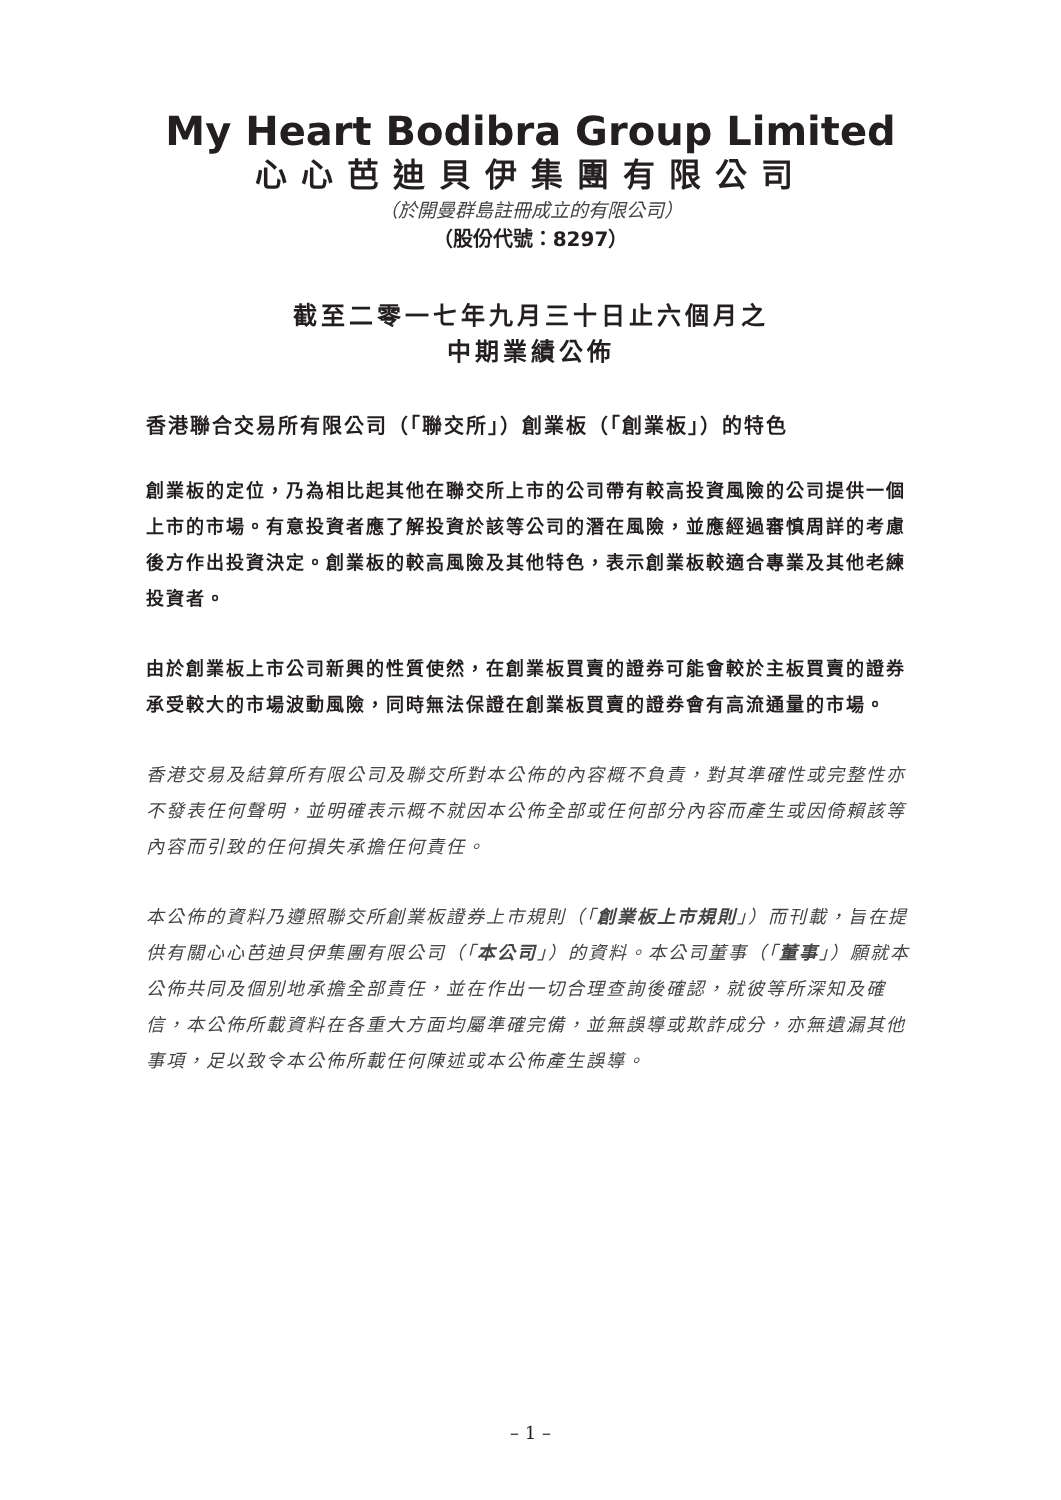My Heart Bodibra Group Limited
心心芭迪貝伊集團有限公司
（於開曼群島註冊成立的有限公司）
（股份代號：8297）
截至二零一七年九月三十日止六個月之
中期業績公佈
香港聯合交易所有限公司（「聯交所」）創業板（「創業板」）的特色
創業板的定位，乃為相比起其他在聯交所上市的公司帶有較高投資風險的公司提供一個上市的市場。有意投資者應了解投資於該等公司的潛在風險，並應經過審慎周詳的考慮後方作出投資決定。創業板的較高風險及其他特色，表示創業板較適合專業及其他老練投資者。
由於創業板上市公司新興的性質使然，在創業板買賣的證券可能會較於主板買賣的證券承受較大的市場波動風險，同時無法保證在創業板買賣的證券會有高流通量的市場。
香港交易及結算所有限公司及聯交所對本公佈的內容概不負責，對其準確性或完整性亦不發表任何聲明，並明確表示概不就因本公佈全部或任何部分內容而產生或因倚賴該等內容而引致的任何損失承擔任何責任。
本公佈的資料乃遵照聯交所創業板證券上市規則（「創業板上市規則」）而刊載，旨在提供有關心心芭迪貝伊集團有限公司（「本公司」）的資料。本公司董事（「董事」）願就本公佈共同及個別地承擔全部責任，並在作出一切合理查詢後確認，就彼等所深知及確信，本公佈所載資料在各重大方面均屬準確完備，並無誤導或欺詐成分，亦無遺漏其他事項，足以致令本公佈所載任何陳述或本公佈產生誤導。
– 1 –